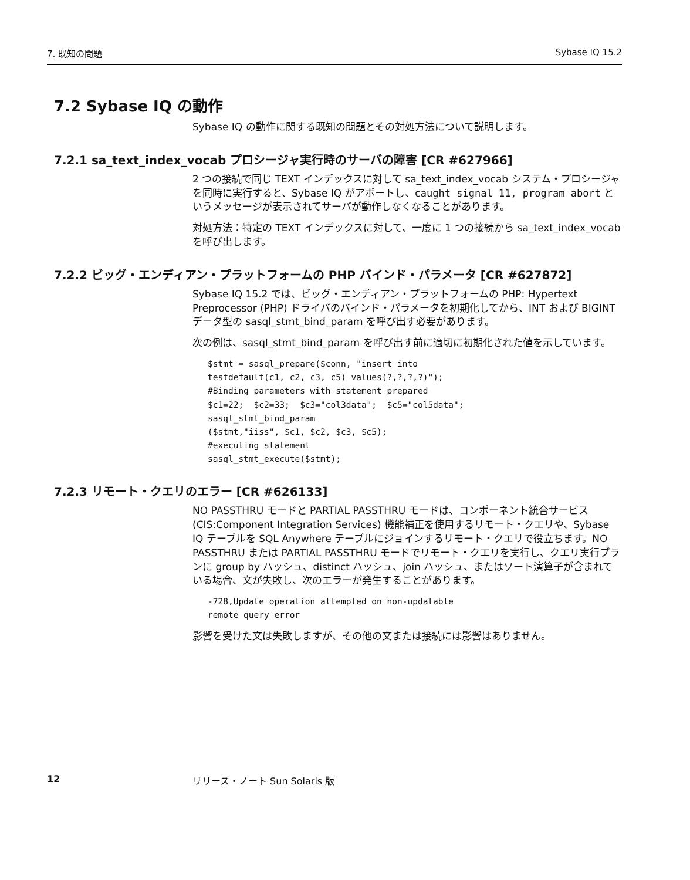7. 既知の問題 Sybase IQ 15.2
7.2 Sybase IQ の動作
Sybase IQ の動作に関する既知の問題とその対処方法について説明します。
7.2.1 sa_text_index_vocab プロシージャ実行時のサーバの障害 [CR #627966]
2 つの接続で同じ TEXT インデックスに対して sa_text_index_vocab システム・プロシージャを同時に実行すると、Sybase IQ がアボートし、caught signal 11, program abort というメッセージが表示されてサーバが動作しなくなることがあります。
対処方法：特定の TEXT インデックスに対して、一度に 1 つの接続から sa_text_index_vocab を呼び出します。
7.2.2 ビッグ・エンディアン・プラットフォームの PHP バインド・パラメータ [CR #627872]
Sybase IQ 15.2 では、ビッグ・エンディアン・プラットフォームの PHP: Hypertext Preprocessor (PHP) ドライバのバインド・パラメータを初期化してから、INT および BIGINT データ型の sasql_stmt_bind_param を呼び出す必要があります。
次の例は、sasql_stmt_bind_param を呼び出す前に適切に初期化された値を示しています。
$stmt = sasql_prepare($conn, "insert into
testdefault(c1, c2, c3, c5) values(?,?,?,?)");
#Binding parameters with statement prepared
$c1=22;  $c2=33;  $c3="col3data";  $c5="col5data";
sasql_stmt_bind_param
($stmt,"iiss", $c1, $c2, $c3, $c5);
#executing statement
sasql_stmt_execute($stmt);
7.2.3 リモート・クエリのエラー [CR #626133]
NO PASSTHRU モードと PARTIAL PASSTHRU モードは、コンポーネント統合サービス (CIS:Component Integration Services) 機能補正を使用するリモート・クエリや、Sybase IQ テーブルを SQL Anywhere テーブルにジョインするリモート・クエリで役立ちます。NO PASSTHRU または PARTIAL PASSTHRU モードでリモート・クエリを実行し、クエリ実行プランに group by ハッシュ、distinct ハッシュ、join ハッシュ、またはソート演算子が含まれている場合、文が失敗し、次のエラーが発生することがあります。
-728,Update operation attempted on non-updatable
remote query error
影響を受けた文は失敗しますが、その他の文または接続には影響はありません。
12 リリース・ノート Sun Solaris 版